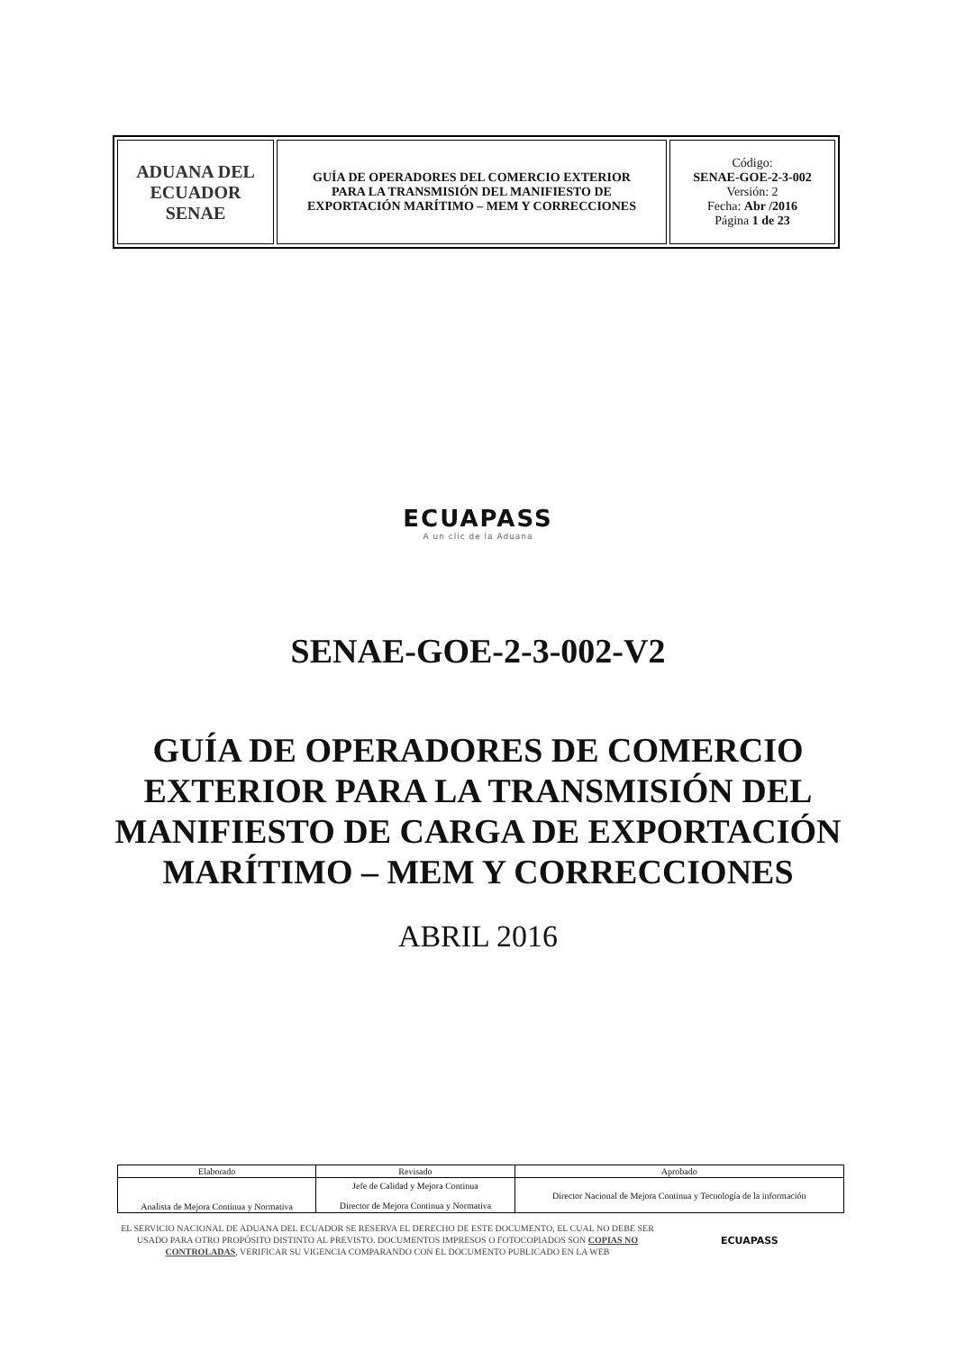| ADUANA DEL ECUADOR SENAE | GUÍA DE OPERADORES DEL COMERCIO EXTERIOR PARA LA TRANSMISIÓN DEL MANIFIESTO DE EXPORTACIÓN MARÍTIMO – MEM Y CORRECCIONES | Código: SENAE-GOE-2-3-002 Versión: 2 Fecha: Abr /2016 Página 1 de 23 |
ECUAPASS
A un clic de la Aduana
SENAE-GOE-2-3-002-V2
GUÍA DE OPERADORES DE COMERCIO
EXTERIOR PARA LA TRANSMISIÓN DEL
MANIFIESTO DE CARGA DE EXPORTACIÓN
MARÍTIMO – MEM Y CORRECCIONES
ABRIL 2016
| Elaborado | Revisado | Aprobado |
| Analista de Mejora Continua y Normativa | Jefe de Calidad y Mejora Continua Director de Mejora Continua y Normativa | Director Nacional de Mejora Continua y Tecnología de la información |
EL SERVICIO NACIONAL DE ADUANA DEL ECUADOR SE RESERVA EL DERECHO DE ESTE DOCUMENTO, EL CUAL NO DEBE SER USADO PARA OTRO PROPÓSITO DISTINTO AL PREVISTO. DOCUMENTOS IMPRESOS O FOTOCOPIADOS SON COPIAS NO CONTROLADAS, VERIFICAR SU VIGENCIA COMPARANDO CON EL DOCUMENTO PUBLICADO EN LA WEB
ECUAPASS